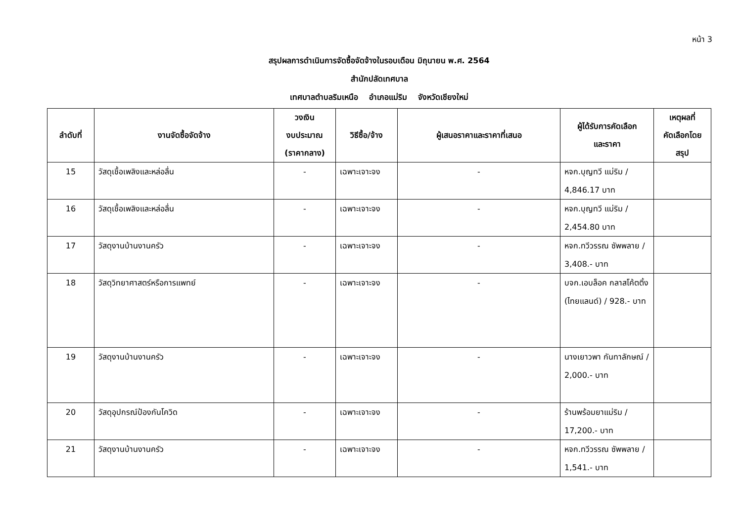หน้า 3
สรุปผลการดำเนินการจัดซื้อจัดจ้างในรอบเดือน มิถุนายน พ.ศ. 2564
สำนักปลัดเทศบาล
เทศบาลตำบลริมเหนือ อำเภอแม่ริม จังหวัดเชียงใหม่
| ลำดับที่ | งานจัดซื้อจัดจ้าง | วงเงิน งบประมาณ (ราคากลาง) | วิธีซื้อ/จ้าง | ผู้เสนอราคาและราคาที่เสนอ | ผู้ได้รับการคัดเลือก และราคา | เหตุผลที่ คัดเลือกโดย สรุป |
| --- | --- | --- | --- | --- | --- | --- |
| 15 | วัสดุเชื้อเพลิงและหล่อลื่น | - | เฉพาะเจาะจง | - | หจก.บุญทวี แม่ริม / 4,846.17 บาท | |
| 16 | วัสดุเชื้อเพลิงและหล่อลื่น | - | เฉพาะเจาะจง | - | หจก.บุญทวี แม่ริม / 2,454.80 บาท | |
| 17 | วัสดุงานบ้านงานครัว | - | เฉพาะเจาะจง | - | หจก.ทวีวรรณ ซัพพลาย / 3,408.- บาท | |
| 18 | วัสดุวิทยาศาสตร์หรือการแพทย์ | - | เฉพาะเจาะจง | - | บจก.เอบล็อค กลาสโค้ตติ้ง (ไทยแลนด์) / 928.- บาท | |
| 19 | วัสดุงานบ้านงานครัว | - | เฉพาะเจาะจง | - | นางเยาวพา กันทาลักษณ์ / 2,000.- บาท | |
| 20 | วัสดุอุปกรณ์ป้องกันโควิด | - | เฉพาะเจาะจง | - | ร้านพร้อมยาแม่ริม / 17,200.- บาท | |
| 21 | วัสดุงานบ้านงานครัว | - | เฉพาะเจาะจง | - | หจก.ทวีวรรณ ซัพพลาย / 1,541.- บาท | |